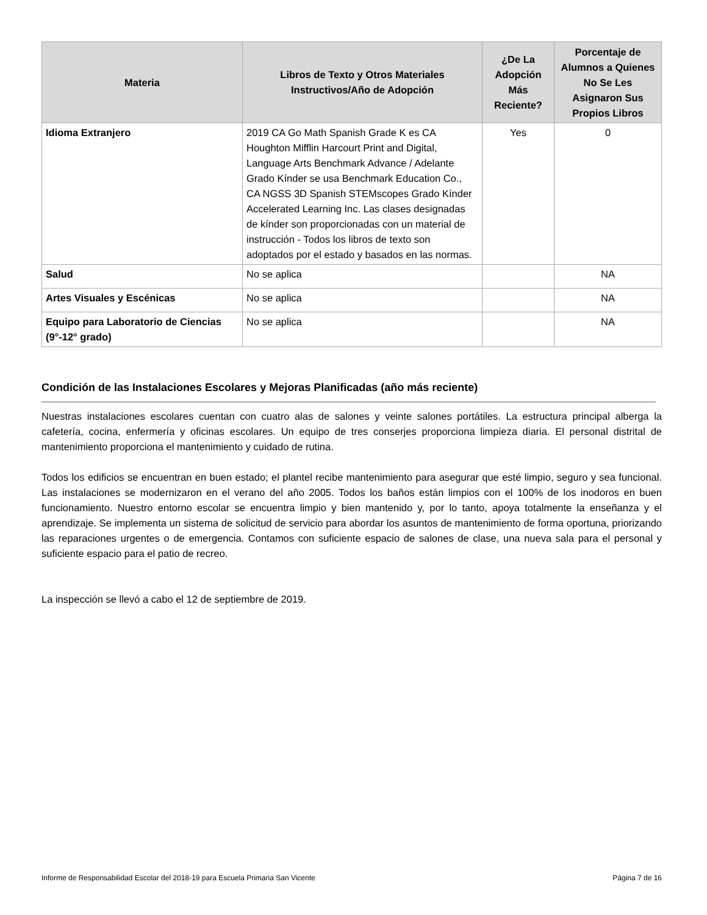| Materia | Libros de Texto y Otros Materiales Instructivos/Año de Adopción | ¿De La Adopción Más Reciente? | Porcentaje de Alumnos a Quienes No Se Les Asignaron Sus Propios Libros |
| --- | --- | --- | --- |
| Idioma Extranjero | 2019 CA Go Math Spanish Grade K es CA Houghton Mifflin Harcourt Print and Digital, Language Arts Benchmark Advance / Adelante Grado Kínder se usa Benchmark Education Co., CA NGSS 3D Spanish STEMscopes Grado Kínder Accelerated Learning Inc. Las clases designadas de kínder son proporcionadas con un material de instrucción - Todos los libros de texto son adoptados por el estado y basados en las normas. | Yes | 0 |
| Salud | No se aplica | | NA |
| Artes Visuales y Escénicas | No se aplica | | NA |
| Equipo para Laboratorio de Ciencias (9°-12° grado) | No se aplica | | NA |
Condición de las Instalaciones Escolares y Mejoras Planificadas (año más reciente)
Nuestras instalaciones escolares cuentan con cuatro alas de salones y veinte salones portátiles. La estructura principal alberga la cafetería, cocina, enfermería y oficinas escolares. Un equipo de tres conserjes proporciona limpieza diaria. El personal distrital de mantenimiento proporciona el mantenimiento y cuidado de rutina.
Todos los edificios se encuentran en buen estado; el plantel recibe mantenimiento para asegurar que esté limpio, seguro y sea funcional. Las instalaciones se modernizaron en el verano del año 2005. Todos los baños están limpios con el 100% de los inodoros en buen funcionamiento. Nuestro entorno escolar se encuentra limpio y bien mantenido y, por lo tanto, apoya totalmente la enseñanza y el aprendizaje. Se implementa un sistema de solicitud de servicio para abordar los asuntos de mantenimiento de forma oportuna, priorizando las reparaciones urgentes o de emergencia. Contamos con suficiente espacio de salones de clase, una nueva sala para el personal y suficiente espacio para el patio de recreo.
La inspección se llevó a cabo el 12 de septiembre de 2019.
Informe de Responsabilidad Escolar del 2018-19 para Escuela Primaria San Vicente Página 7 de 16